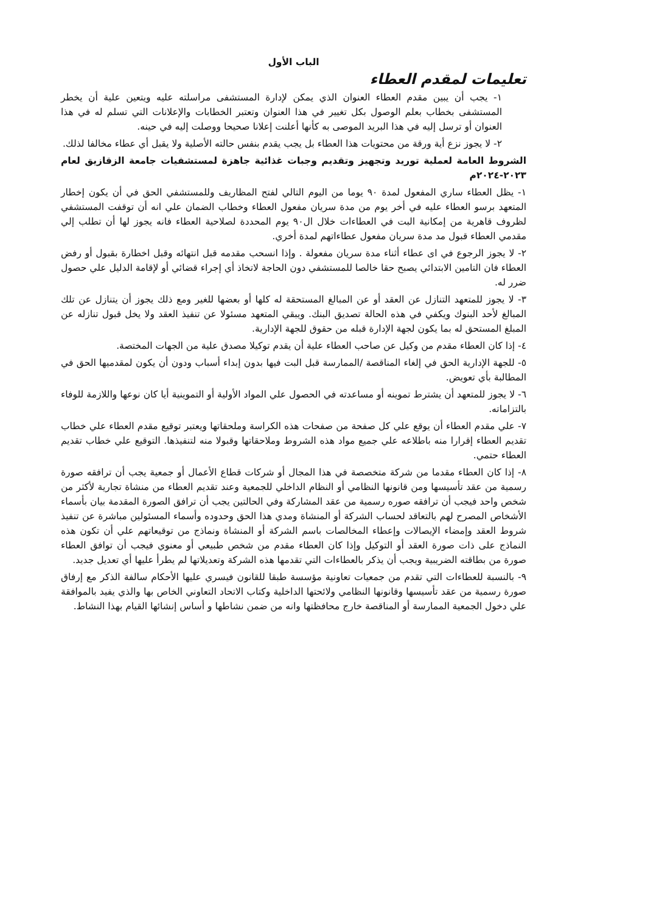الباب الأول
تعليمات لمقدم العطاء
١- يجب أن يبين مقدم العطاء العنوان الذي يمكن لإدارة المستشفى مراسلته عليه ويتعين علية أن يخطر المستشفى بخطاب بعلم الوصول بكل تغيير في هذا العنوان وتعتبر الخطابات والإعلانات التي تسلم له في هذا العنوان أو ترسل إليه في هذا البريد الموصى به كأنها أعلنت إعلانا صحيحا ووصلت إليه في حينه.
٢- لا يجوز نزع أية ورقة من محتويات هذا العطاء بل يجب يقدم بنفس حالته الأصلية ولا يقبل أي عطاء مخالفا لذلك.
الشروط العامة لعملية توريد وتجهيز وتقديم وجبات غذائية جاهزة لمستشفيات جامعة الزقازيق لعام ٢٠٢٣-٢٠٢٤م
١- يظل العطاء ساري المفعول لمدة ٩٠ يوما من اليوم التالي لفتح المظاريف وللمستشفي الحق في أن يكون إخطار المتعهد برسو العطاء عليه في أخر يوم من مدة سريان مفعول العطاء وخطاب الضمان علي انه أن توقفت المستشفي لظروف قاهرية من إمكانية البت في العطاءات خلال ال٩٠ يوم المحددة لصلاحية العطاء فانه يجوز لها أن تطلب إلي مقدمي العطاء قبول مد مدة سريان مفعول عطاءاتهم لمدة أخري.
٢- لا يجوز الرجوع في اى عطاء أثناء مدة سريان مفعولة . وإذا انسحب مقدمه قبل انتهائه وقبل اخطارة بقبول أو رفض العطاء فان التامين الابتدائي يصبح حقا خالصا للمستشفي دون الحاجة لاتخاذ أي إجراء قضائي أو لإقامة الدليل علي حصول ضرر له.
٣- لا يجوز للمتعهد التنازل عن العقد أو عن المبالغ المستحقة له كلها أو بعضها للغير ومع ذلك يجوز أن يتنازل عن تلك المبالغ لأحد البنوك ويكفي في هذه الحالة تصديق البنك. ويبقي المتعهد مسئولا عن تنفيذ العقد ولا يخل قبول تنازله عن المبلغ المستحق له بما يكون لجهة الإدارة قبله من حقوق للجهة الإدارية.
٤- إذا كان العطاء مقدم من وكيل عن صاحب العطاء علية أن يقدم توكيلا مصدق علية من الجهات المختصة.
٥- للجهة الإدارية الحق في إلغاء المناقصة /الممارسة قبل البت فيها بدون إبداء أسباب ودون أن يكون لمقدميها الحق في المطالبة بأي تعويض.
٦- لا يجوز للمتعهد أن يشترط تموينه أو مساعدته في الحصول علي المواد الأولية أو التموينية أيا كان نوعها واللازمة للوفاء بالتزاماته.
٧- علي مقدم العطاء أن يوقع علي كل صفحة من صفحات هذه الكراسة وملحقاتها ويعتبر توقيع مقدم العطاء علي خطاب تقديم العطاء إقرارا منه باطلاعه علي جميع مواد هذه الشروط وملاحقاتها وقبولا منه لتنفيذها. التوقيع علي خطاب تقديم العطاء حتمي.
٨- إذا كان العطاء مقدما من شركة متخصصة في هذا المجال أو شركات قطاع الأعمال أو جمعية يجب أن ترافقه صورة رسمية من عقد تأسيسها ومن قانونها النظامي أو النظام الداخلي للجمعية وعند تقديم العطاء من منشاة تجارية لأكثر من شخص واحد فيجب أن ترافقه صوره رسمية من عقد المشاركة وفي الحالتين يجب أن ترافق الصورة المقدمة بيان بأسماء الأشخاص المصرح لهم بالتعاقد لحساب الشركة أو المنشاة ومدي هذا الحق وحدوده وأسماء المسئولين مباشرة عن تنفيذ شروط العقد وإمضاء الإيصالات وإعطاء المخالصات باسم الشركة أو المنشاة ونماذج من توقيعاتهم علي أن تكون هذه النماذج على ذات صورة العقد أو التوكيل وإذا كان العطاء مقدم من شخص طبيعي أو معنوي فيجب أن توافق العطاء صورة من بطاقته الضريبية ويجب أن يذكر بالعطاءات التي تقدمها هذه الشركة وتعديلاتها لم يطرأ عليها أي تعديل جديد.
٩- بالنسبة للعطاءات التي تقدم من جمعيات تعاونية مؤسسة طبقا للقانون فيسري عليها الأحكام سالفة الذكر مع إرفاق صورة رسمية من عقد تأسيسها وقانونها النظامي ولائحتها الداخلية وكتاب الاتحاد التعاوني الخاص بها والذي يفيد بالموافقة علي دخول الجمعية الممارسة أو المناقصة خارج محافظتها وانه من ضمن نشاطها و أساس إنشائها القيام بهذا النشاط.